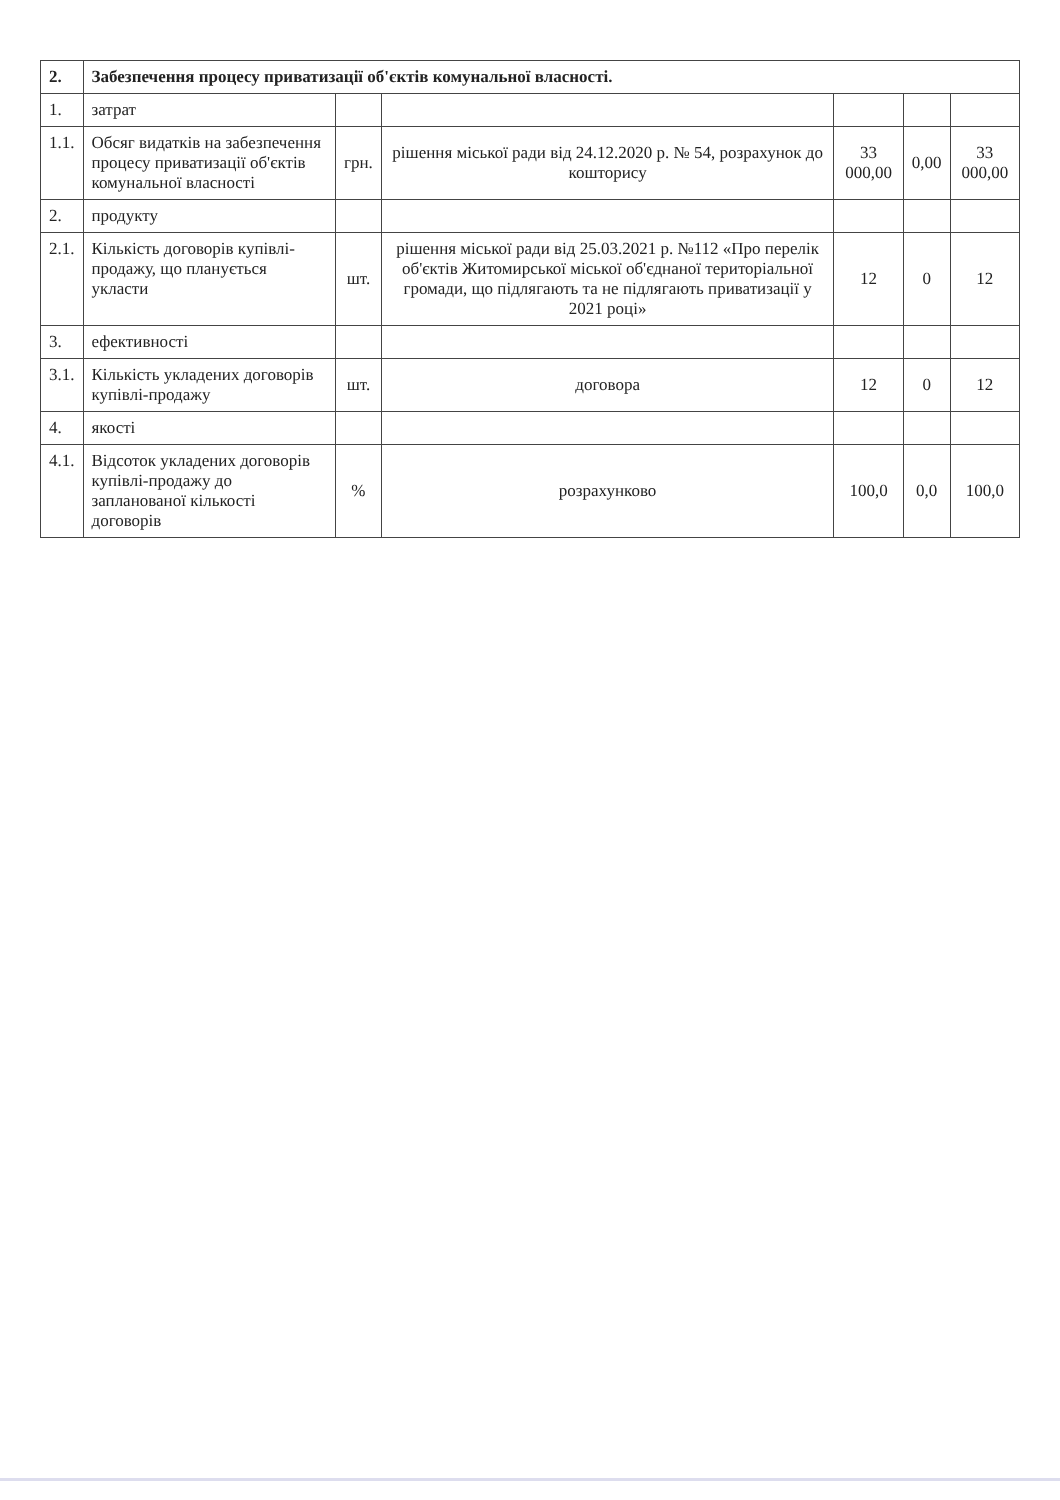| 2. | Забезпечення процесу приватизації об'єктів комунальної власності. | | | | | |
| --- | --- | --- | --- | --- | --- | --- |
| 1. | затрат | | | | | |
| 1.1. | Обсяг видатків на забезпечення процесу приватизації об'єктів комунальної власності | грн. | рішення міської ради від 24.12.2020 р. № 54, розрахунок до кошторису | 33 000,00 | 0,00 | 33 000,00 |
| 2. | продукту | | | | | |
| 2.1. | Кількість договорів купівлі-продажу, що планується укласти | шт. | рішення міської ради від 25.03.2021 р. №112 «Про перелік об'єктів Житомирської міської об'єднаної територіальної громади, що підлягають та не підлягають приватизації у 2021 році» | 12 | 0 | 12 |
| 3. | ефективності | | | | | |
| 3.1. | Кількість укладених договорів купівлі-продажу | шт. | договора | 12 | 0 | 12 |
| 4. | якості | | | | | |
| 4.1. | Відсоток укладених договорів купівлі-продажу до запланованої кількості договорів | % | розрахунково | 100,0 | 0,0 | 100,0 |